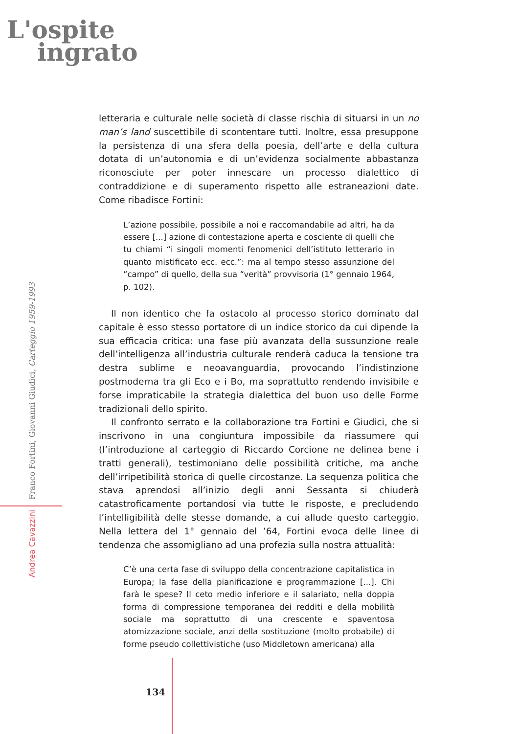L'ospite
ingrato
Andrea Cavazzini Franco Fortini, Giovanni Giudici, Carteggio 1959-1993
letteraria e culturale nelle società di classe rischia di situarsi in un no man’s land suscettibile di scontentare tutti. Inoltre, essa presuppone la persistenza di una sfera della poesia, dell’arte e della cultura dotata di un’autonomia e di un’evidenza socialmente abbastanza riconosciute per poter innescare un processo dialettico di contraddizione e di superamento rispetto alle estraneazioni date. Come ribadisce Fortini:
L’azione possibile, possibile a noi e raccomandabile ad altri, ha da essere [...] azione di contestazione aperta e cosciente di quelli che tu chiami “i singoli momenti fenomenici dell’istituto letterario in quanto mistificato ecc. ecc.”: ma al tempo stesso assunzione del “campo” di quello, della sua “verità” provvisoria (1° gennaio 1964, p. 102).
Il non identico che fa ostacolo al processo storico dominato dal capitale è esso stesso portatore di un indice storico da cui dipende la sua efficacia critica: una fase più avanzata della sussunzione reale dell’intelligenza all’industria culturale renderà caduca la tensione tra destra sublime e neoavanguardia, provocando l’indistinzione postmoderna tra gli Eco e i Bo, ma soprattutto rendendo invisibile e forse impraticabile la strategia dialettica del buon uso delle Forme tradizionali dello spirito.
Il confronto serrato e la collaborazione tra Fortini e Giudici, che si inscrivono in una congiuntura impossibile da riassumere qui (l’introduzione al carteggio di Riccardo Corcione ne delinea bene i tratti generali), testimoniano delle possibilità critiche, ma anche dell’irripetibilità storica di quelle circostanze. La sequenza politica che stava aprendosi all’inizio degli anni Sessanta si chiuderà catastroficamente portandosi via tutte le risposte, e precludendo l’intelligibilità delle stesse domande, a cui allude questo carteggio. Nella lettera del 1° gennaio del ’64, Fortini evoca delle linee di tendenza che assomigliano ad una profezia sulla nostra attualità:
C’è una certa fase di sviluppo della concentrazione capitalistica in Europa; la fase della pianificazione e programmazione [...]. Chi farà le spese? Il ceto medio inferiore e il salariato, nella doppia forma di compressione temporanea dei redditi e della mobilità sociale ma soprattutto di una crescente e spaventosa atomizzazione sociale, anzi della sostituzione (molto probabile) di forme pseudo collettivistiche (uso Middletown americana) alla
134